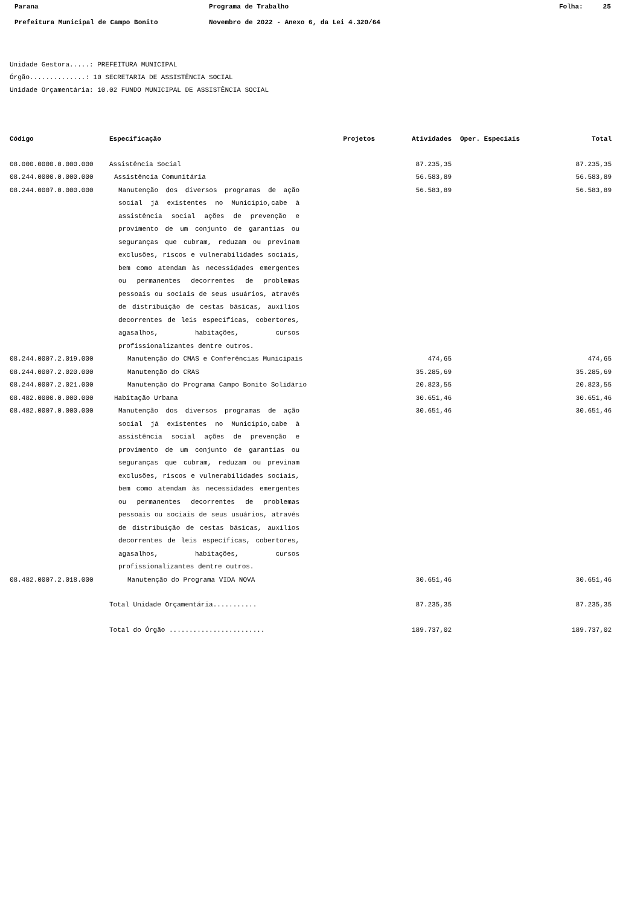Parana Programa de Trabalho Folha: 25
Prefeitura Municipal de Campo Bonito Novembro de 2022 - Anexo 6, da Lei 4.320/64
Unidade Gestora.....: PREFEITURA MUNICIPAL
Órgão..............: 10 SECRETARIA DE ASSISTÊNCIA SOCIAL
Unidade Orçamentária: 10.02 FUNDO MUNICIPAL DE ASSISTÊNCIA SOCIAL
| Código | Especificação | Projetos | Atividades | Oper. Especiais | Total |
| --- | --- | --- | --- | --- | --- |
| 08.000.0000.0.000.000 | Assistência Social | | 87.235,35 | | 87.235,35 |
| 08.244.0000.0.000.000 | Assistência Comunitária | | 56.583,89 | | 56.583,89 |
| 08.244.0007.0.000.000 | Manutenção dos diversos programas de ação social já existentes no Município,cabe à assistência social ações de prevenção e provimento de um conjunto de garantias ou seguranças que cubram, reduzam ou previnam exclusões, riscos e vulnerabilidades sociais, bem como atendam às necessidades emergentes ou permanentes decorrentes de problemas pessoais ou sociais de seus usuários, através de distribuição de cestas básicas, auxilios decorrentes de leis específicas, cobertores, agasalhos, habitações, cursos profissionalizantes dentre outros. | | 56.583,89 | | 56.583,89 |
| 08.244.0007.2.019.000 | Manutenção do CMAS e Conferências Municipais | | 474,65 | | 474,65 |
| 08.244.0007.2.020.000 | Manutenção do CRAS | | 35.285,69 | | 35.285,69 |
| 08.244.0007.2.021.000 | Manutenção do Programa Campo Bonito Solidário | | 20.823,55 | | 20.823,55 |
| 08.482.0000.0.000.000 | Habitação Urbana | | 30.651,46 | | 30.651,46 |
| 08.482.0007.0.000.000 | Manutenção dos diversos programas de ação social já existentes no Município,cabe à assistência social ações de prevenção e provimento de um conjunto de garantias ou seguranças que cubram, reduzam ou previnam exclusões, riscos e vulnerabilidades sociais, bem como atendam às necessidades emergentes ou permanentes decorrentes de problemas pessoais ou sociais de seus usuários, através de distribuição de cestas básicas, auxilios decorrentes de leis específicas, cobertores, agasalhos, habitações, cursos profissionalizantes dentre outros. | | 30.651,46 | | 30.651,46 |
| 08.482.0007.2.018.000 | Manutenção do Programa VIDA NOVA | | 30.651,46 | | 30.651,46 |
| | Total Unidade Orçamentária........... | | 87.235,35 | | 87.235,35 |
| | Total do Órgão ........................ | | 189.737,02 | | 189.737,02 |